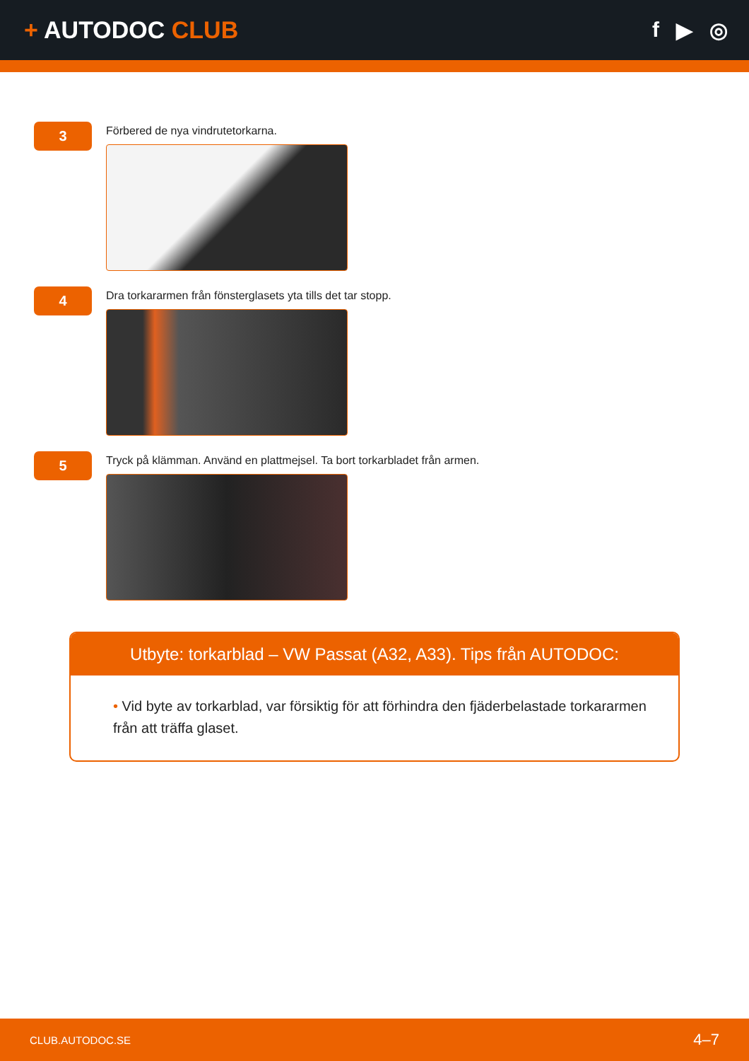+ AUTODOC CLUB f ▶ ◎
3
Förbered de nya vindrutetorkarna.
4
Dra torkararmen från fönsterglasets yta tills det tar stopp.
5
Tryck på klämman. Använd en plattmejsel. Ta bort torkarbladet från armen.
Utbyte: torkarblad – VW Passat (A32, A33). Tips från AUTODOC:
• Vid byte av torkarblad, var försiktig för att förhindra den fjäderbelastade torkararmen från att träffa glaset.
CLUB.AUTODOC.SE 4–7